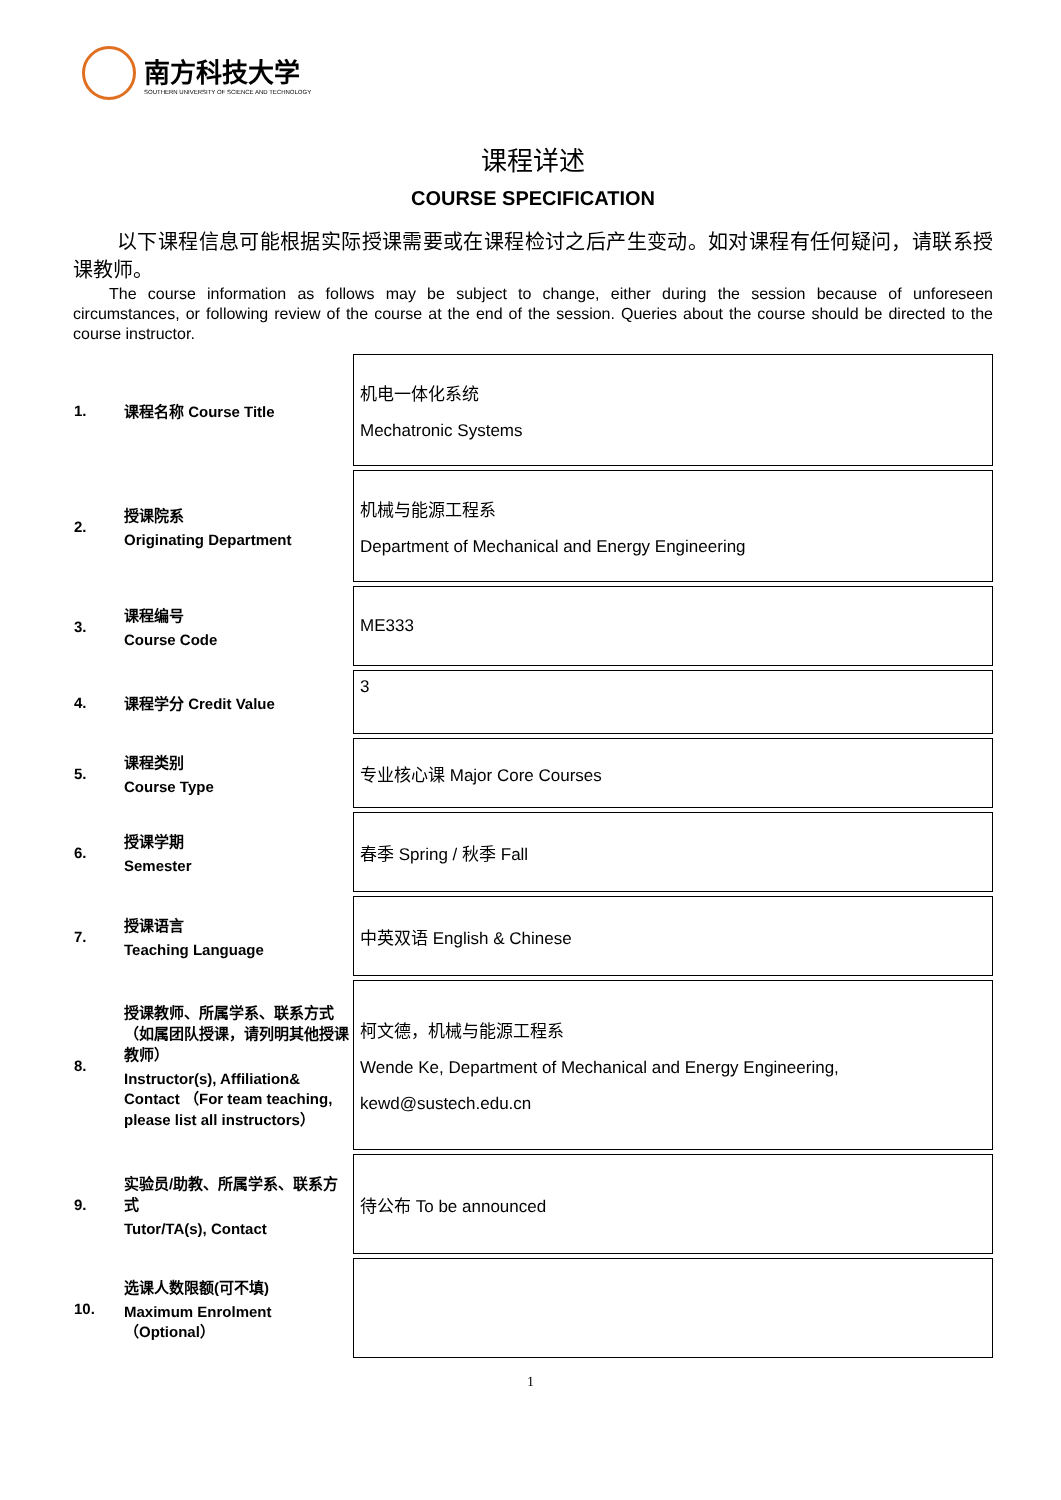南方科技大学
SOUTHERN UNIVERSITY OF SCIENCE AND TECHNOLOGY
课程详述
COURSE SPECIFICATION
以下课程信息可能根据实际授课需要或在课程检讨之后产生变动。如对课程有任何疑问，请联系授课教师。
The course information as follows may be subject to change, either during the session because of unforeseen circumstances, or following review of the course at the end of the session. Queries about the course should be directed to the course instructor.
| 1. | 课程名称 Course Title | 机电一体化系统 Mechatronic Systems |
| 2. | 授课院系 Originating Department | 机械与能源工程系 Department of Mechanical and Energy Engineering |
| 3. | 课程编号 Course Code | ME333 |
| 4. | 课程学分 Credit Value | 3 |
| 5. | 课程类别 Course Type | 专业核心课 Major Core Courses |
| 6. | 授课学期 Semester | 春季 Spring / 秋季 Fall |
| 7. | 授课语言 Teaching Language | 中英双语 English & Chinese |
| 8. | 授课教师、所属学系、联系方式（如属团队授课，请列明其他授课教师） Instructor(s), Affiliation& Contact （For team teaching, please list all instructors） | 柯文德，机械与能源工程系 Wende Ke, Department of Mechanical and Energy Engineering, kewd@sustech.edu.cn |
| 9. | 实验员/助教、所属学系、联系方式 Tutor/TA(s), Contact | 待公布 To be announced |
| 10. | 选课人数限额(可不填) Maximum Enrolment（Optional） | |
1